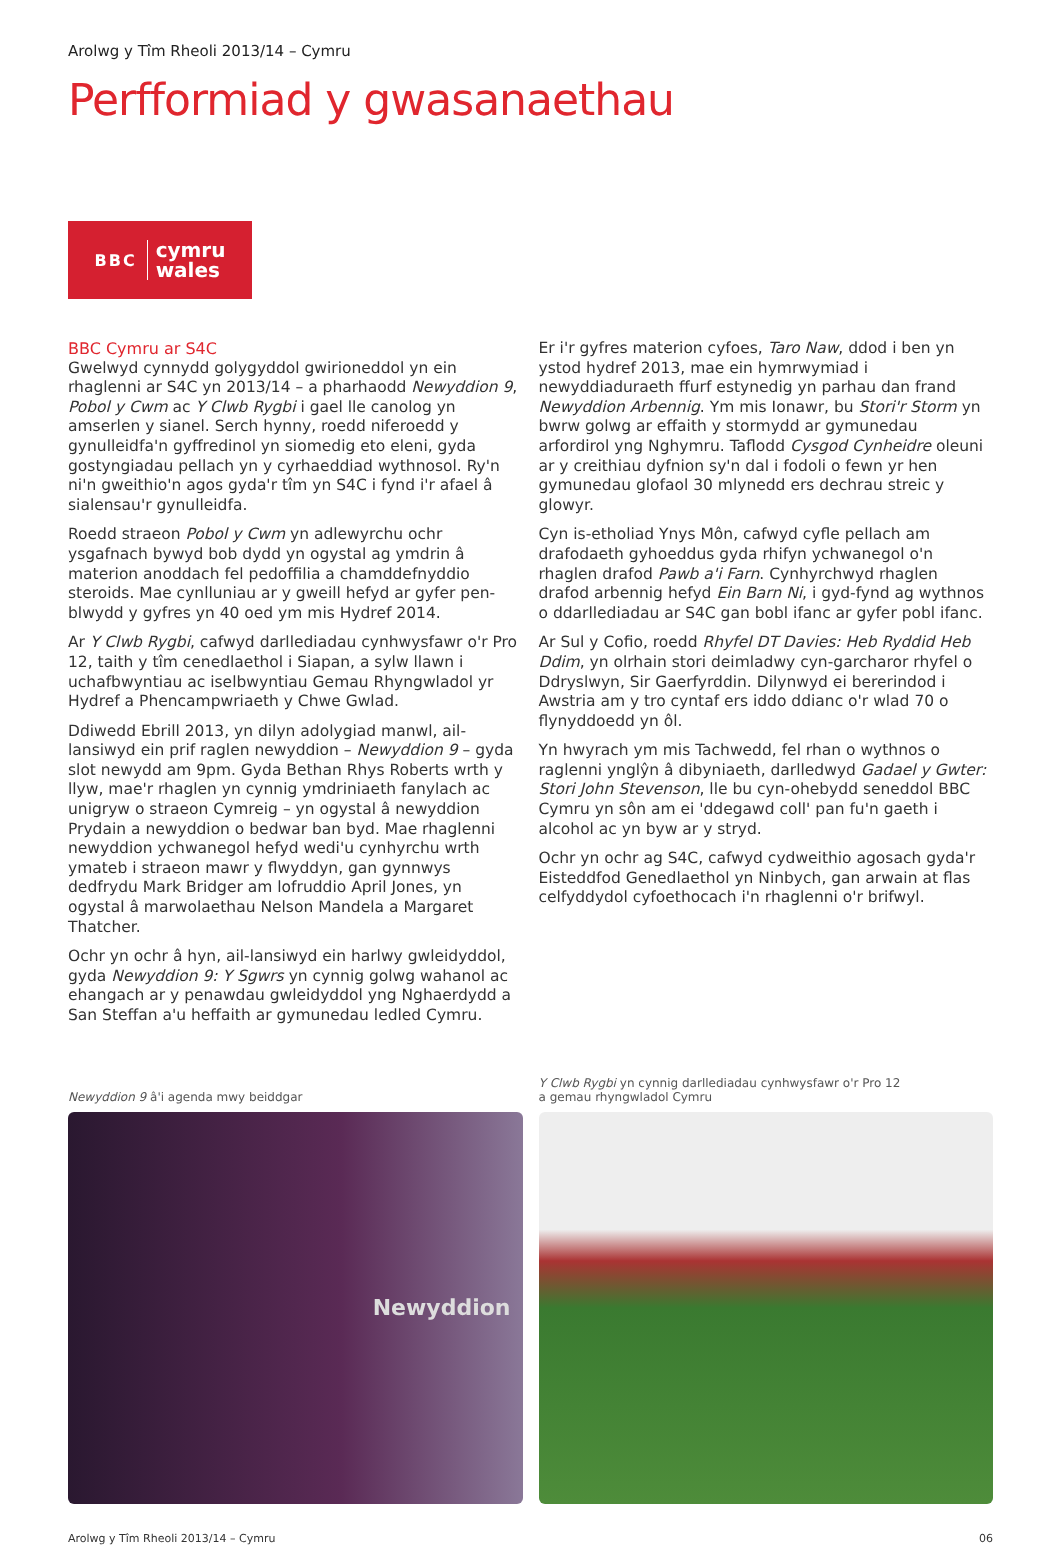Arolwg y Tîm Rheoli 2013/14 – Cymru
Perfformiad y gwasanaethau
BBC cymru
wales
BBC Cymru ar S4C
Gwelwyd cynnydd golygyddol gwirioneddol yn ein rhaglenni ar S4C yn 2013/14 – a pharhaodd Newyddion 9, Pobol y Cwm ac Y Clwb Rygbi i gael lle canolog yn amserlen y sianel. Serch hynny, roedd niferoedd y gynulleidfa'n gyffredinol yn siomedig eto eleni, gyda gostyngiadau pellach yn y cyrhaeddiad wythnosol. Ry'n ni'n gweithio'n agos gyda'r tîm yn S4C i fynd i'r afael â sialensau'r gynulleidfa.
Roedd straeon Pobol y Cwm yn adlewyrchu ochr ysgafnach bywyd bob dydd yn ogystal ag ymdrin â materion anoddach fel pedoffilia a chamddefnyddio steroids. Mae cynlluniau ar y gweill hefyd ar gyfer pen-blwydd y gyfres yn 40 oed ym mis Hydref 2014.
Ar Y Clwb Rygbi, cafwyd darllediadau cynhwysfawr o'r Pro 12, taith y tîm cenedlaethol i Siapan, a sylw llawn i uchafbwyntiau ac iselbwyntiau Gemau Rhyngwladol yr Hydref a Phencampwriaeth y Chwe Gwlad.
Ddiwedd Ebrill 2013, yn dilyn adolygiad manwl, ail-lansiwyd ein prif raglen newyddion – Newyddion 9 – gyda slot newydd am 9pm. Gyda Bethan Rhys Roberts wrth y llyw, mae'r rhaglen yn cynnig ymdriniaeth fanylach ac unigryw o straeon Cymreig – yn ogystal â newyddion Prydain a newyddion o bedwar ban byd. Mae rhaglenni newyddion ychwanegol hefyd wedi'u cynhyrchu wrth ymateb i straeon mawr y flwyddyn, gan gynnwys dedfrydu Mark Bridger am lofruddio April Jones, yn ogystal â marwolaethau Nelson Mandela a Margaret Thatcher.
Ochr yn ochr â hyn, ail-lansiwyd ein harlwy gwleidyddol, gyda Newyddion 9: Y Sgwrs yn cynnig golwg wahanol ac ehangach ar y penawdau gwleidyddol yng Nghaerdydd a San Steffan a'u heffaith ar gymunedau ledled Cymru.
Er i'r gyfres materion cyfoes, Taro Naw, ddod i ben yn ystod hydref 2013, mae ein hymrwymiad i newyddiaduraeth ffurf estynedig yn parhau dan frand Newyddion Arbennig. Ym mis Ionawr, bu Stori'r Storm yn bwrw golwg ar effaith y stormydd ar gymunedau arfordirol yng Nghymru. Taflodd Cysgod Cynheidre oleuni ar y creithiau dyfnion sy'n dal i fodoli o fewn yr hen gymunedau glofaol 30 mlynedd ers dechrau streic y glowyr.
Cyn is-etholiad Ynys Môn, cafwyd cyfle pellach am drafodaeth gyhoeddus gyda rhifyn ychwanegol o'n rhaglen drafod Pawb a'i Farn. Cynhyrchwyd rhaglen drafod arbennig hefyd Ein Barn Ni, i gyd-fynd ag wythnos o ddarllediadau ar S4C gan bobl ifanc ar gyfer pobl ifanc.
Ar Sul y Cofio, roedd Rhyfel DT Davies: Heb Ryddid Heb Ddim, yn olrhain stori deimladwy cyn-garcharor rhyfel o Ddryslwyn, Sir Gaerfyrddin. Dilynwyd ei bererindod i Awstria am y tro cyntaf ers iddo ddianc o'r wlad 70 o flynyddoedd yn ôl.
Yn hwyrach ym mis Tachwedd, fel rhan o wythnos o raglenni ynglŷn â dibyniaeth, darlledwyd Gadael y Gwter: Stori John Stevenson, lle bu cyn-ohebydd seneddol BBC Cymru yn sôn am ei 'ddegawd coll' pan fu'n gaeth i alcohol ac yn byw ar y stryd.
Ochr yn ochr ag S4C, cafwyd cydweithio agosach gyda'r Eisteddfod Genedlaethol yn Ninbych, gan arwain at flas celfyddydol cyfoethocach i'n rhaglenni o'r brifwyl.
Newyddion 9 â'i agenda mwy beiddgar
Newyddion
Y Clwb Rygbi yn cynnig darllediadau cynhwysfawr o'r Pro 12
a gemau rhyngwladol Cymru
Arolwg y Tîm Rheoli 2013/14 – Cymru 06